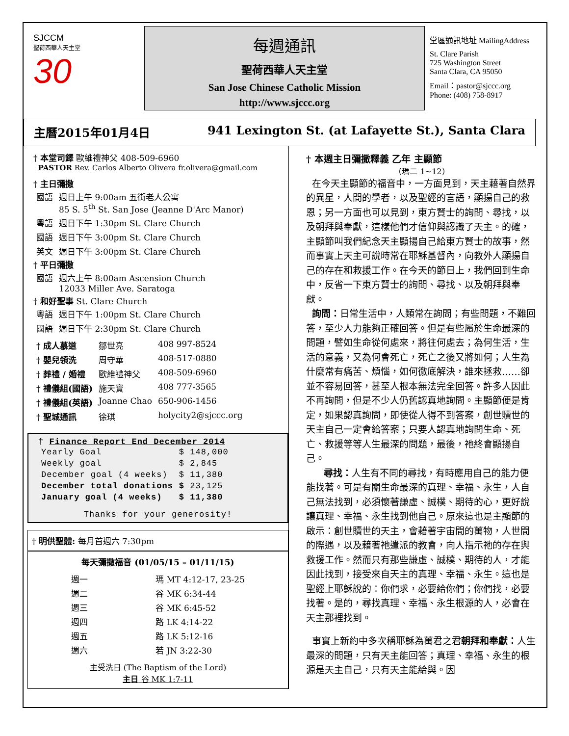SJCCM
聖荷西華人天主堂
30
每週通訊
聖荷西華人天主堂
San Jose Chinese Catholic Mission
http://www.sjccc.org
堂區通訊地址 MailingAddress
St. Clare Parish
725 Washington Street
Santa Clara, CA 95050
Email：pastor@sjccc.org
Phone: (408) 758-8917
主曆2015年01月4日 941 Lexington St. (at Lafayette St.), Santa Clara
† 本堂司鐸 歐維禮神父 408-509-6960
PASTOR Rev. Carlos Alberto Olivera fr.olivera@gmail.com
† 主日彌撒
| 國語 | 週日上午 9:00am 五街老人公寓 85 S. 5<sup>th</sup> St. San Jose (Jeanne D'Arc Manor) |
| 粵語 | 週日下午 1:30pm St. Clare Church |
| 國語 | 週日下午 3:00pm St. Clare Church |
| 英文 | 週日下午 3:00pm St. Clare Church |
† 平日彌撒
| 國語 | 週六上午 8:00am Ascension Church 12033 Miller Ave. Saratoga |
† 和好聖事 St. Clare Church
| 粵語 | 週日下午 1:00pm St. Clare Church |
| 國語 | 週日下午 2:30pm St. Clare Church |
| † 成人慕道 | 鄒世亮 | 408 997-8524 |
| † 嬰兒領洗 | 周守華 | 408-517-0880 |
| † 葬禮 / 婚禮 | 歐維禮神父 | 408-509-6960 |
| † 禮儀組(國語) | 施天寶 | 408 777-3565 |
| † 禮儀組(英語) | Joanne Chao | 650-906-1456 |
| † 聖城通訊 | 徐琪 | holycity2@sjccc.org |
† Finance Report End December 2014
| Yearly Goal | $ 148,000 |
| Weekly goal | $ 2,845 |
| December goal (4 weeks) | $ 11,380 |
| December total donations | $ 23,125 |
| January goal (4 weeks) | $ 11,380 |
Thanks for your generosity!
† 明供聖體: 每月首週六 7:30pm
每天彌撒福音 (01/05/15 – 01/11/15)
| 週一 | 瑪 MT 4:12-17, 23-25 |
| 週二 | 谷 MK 6:34-44 |
| 週三 | 谷 MK 6:45-52 |
| 週四 | 路 LK 4:14-22 |
| 週五 | 路 LK 5:12-16 |
| 週六 | 若 JN 3:22-30 |
主受洗日 (The Baptism of the Lord)
主日 谷 MK 1:7-11
† 本週主日彌撒釋義 乙年 主顯節
（瑪二 1~12）
在今天主顯節的福音中，一方面見到，天主藉著自然界的異星，人間的學者，以及聖經的言語，顯揚自己的救恩；另一方面也可以見到，東方賢士的詢問、尋找，以及朝拜與奉獻，這樣他們才信仰與認識了天主。的確，主顯節叫我們紀念天主顯揚自己給東方賢士的故事，然而事實上天主可說時常在耶穌基督內，向教外人顯揚自己的存在和救援工作。在今天的節日上，我們回到生命中，反省一下東方賢士的詢問、尋找、以及朝拜與奉獻。
詢問：日常生活中，人類常在詢問；有些問題，不難回答，至少人力能夠正確回答。但是有些屬於生命最深的問題，譬如生命從何處來，將往何處去；為何生活，生活的意義，又為何會死亡，死亡之後又將如何；人生為什麼常有痛苦、煩惱，如何徹底解決，誰來拯救……卻並不容易回答，甚至人根本無法完全回答。許多人因此不再詢問，但是不少人仍舊認真地詢問。主顯節便是肯定，如果認真詢問，即使從人得不到答案，創世贖世的天主自己一定會給答案；只要人認真地詢問生命、死亡、救援等等人生最深的問題，最後，祂終會顯揚自己。
尋找：人生有不同的尋找，有時應用自己的能力便能找著。可是有關生命最深的真理、幸福、永生，人自己無法找到，必須懷著謙虛、誠樸、期待的心，更好說讓真理、幸福、永生找到他自己。原來這也是主顯節的啟示：創世贖世的天主，會藉著宇宙間的萬物，人世間的際遇，以及藉著祂遣派的教會，向人指示祂的存在與救援工作。然而只有那些謙虛、誠樸、期待的人，才能因此找到，接受來自天主的真理、幸福、永生。這也是聖經上耶穌說的：你們求，必要給你們；你們找，必要找著。是的，尋找真理、幸福、永生根源的人，必會在天主那裡找到。
事實上新約中多次稱耶穌為萬君之君朝拜和奉獻：人生最深的問題，只有天主能回答；真理、幸福、永生的根源是天主自己，只有天主能給與。因